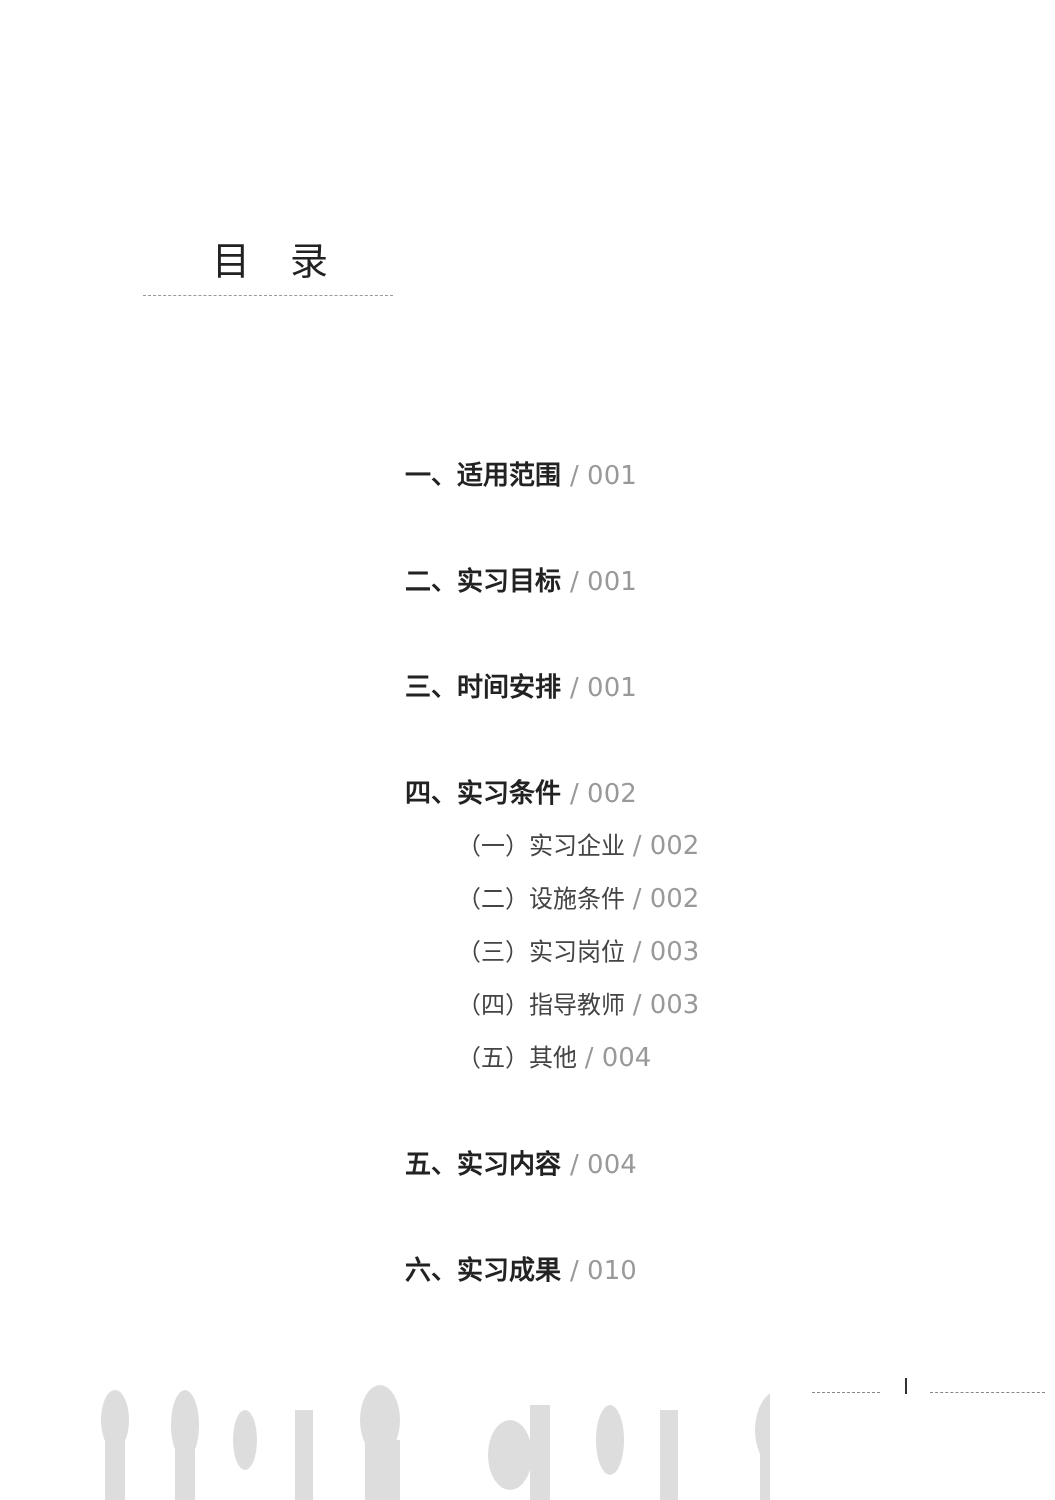目录
一、适用范围 / 001
二、实习目标 / 001
三、时间安排 / 001
四、实习条件 / 002
（一）实习企业 / 002
（二）设施条件 / 002
（三）实习岗位 / 003
（四）指导教师 / 003
（五）其他 / 004
五、实习内容 / 004
六、实习成果 / 010